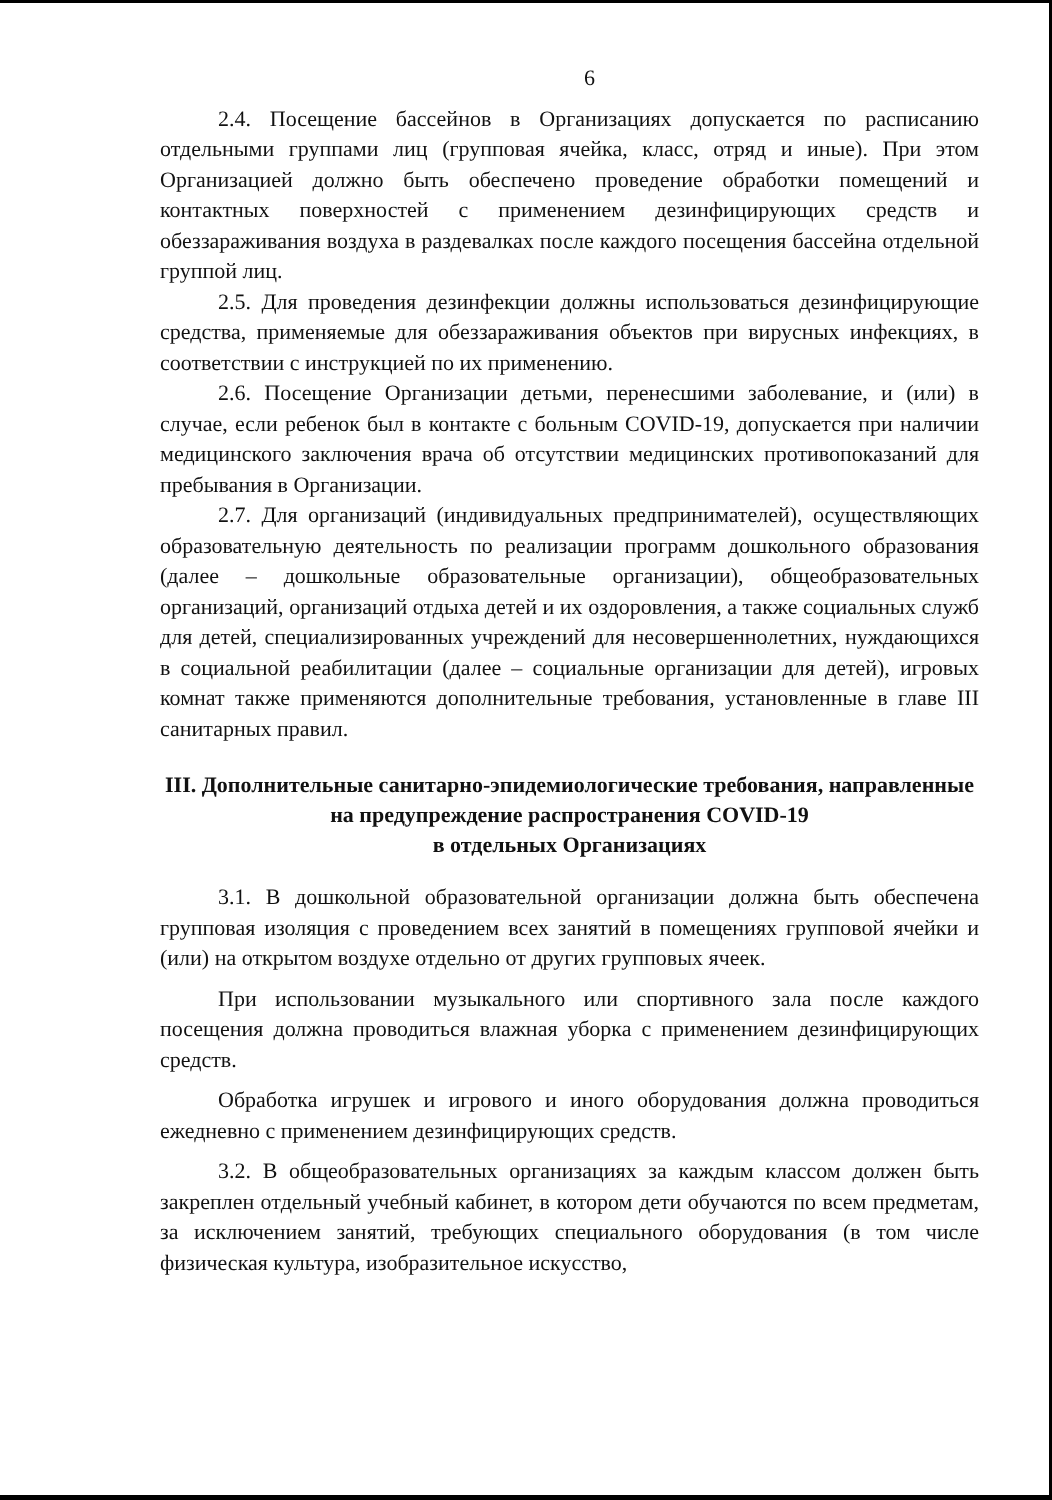6
2.4. Посещение бассейнов в Организациях допускается по расписанию отдельными группами лиц (групповая ячейка, класс, отряд и иные). При этом Организацией должно быть обеспечено проведение обработки помещений и контактных поверхностей с применением дезинфицирующих средств и обеззараживания воздуха в раздевалках после каждого посещения бассейна отдельной группой лиц.
2.5. Для проведения дезинфекции должны использоваться дезинфицирующие средства, применяемые для обеззараживания объектов при вирусных инфекциях, в соответствии с инструкцией по их применению.
2.6. Посещение Организации детьми, перенесшими заболевание, и (или) в случае, если ребенок был в контакте с больным COVID-19, допускается при наличии медицинского заключения врача об отсутствии медицинских противопоказаний для пребывания в Организации.
2.7. Для организаций (индивидуальных предпринимателей), осуществляющих образовательную деятельность по реализации программ дошкольного образования (далее – дошкольные образовательные организации), общеобразовательных организаций, организаций отдыха детей и их оздоровления, а также социальных служб для детей, специализированных учреждений для несовершеннолетних, нуждающихся в социальной реабилитации (далее – социальные организации для детей), игровых комнат также применяются дополнительные требования, установленные в главе III санитарных правил.
III. Дополнительные санитарно-эпидемиологические требования, направленные на предупреждение распространения COVID-19
в отдельных Организациях
3.1. В дошкольной образовательной организации должна быть обеспечена групповая изоляция с проведением всех занятий в помещениях групповой ячейки и (или) на открытом воздухе отдельно от других групповых ячеек.
При использовании музыкального или спортивного зала после каждого посещения должна проводиться влажная уборка с применением дезинфицирующих средств.
Обработка игрушек и игрового и иного оборудования должна проводиться ежедневно с применением дезинфицирующих средств.
3.2. В общеобразовательных организациях за каждым классом должен быть закреплен отдельный учебный кабинет, в котором дети обучаются по всем предметам, за исключением занятий, требующих специального оборудования (в том числе физическая культура, изобразительное искусство,